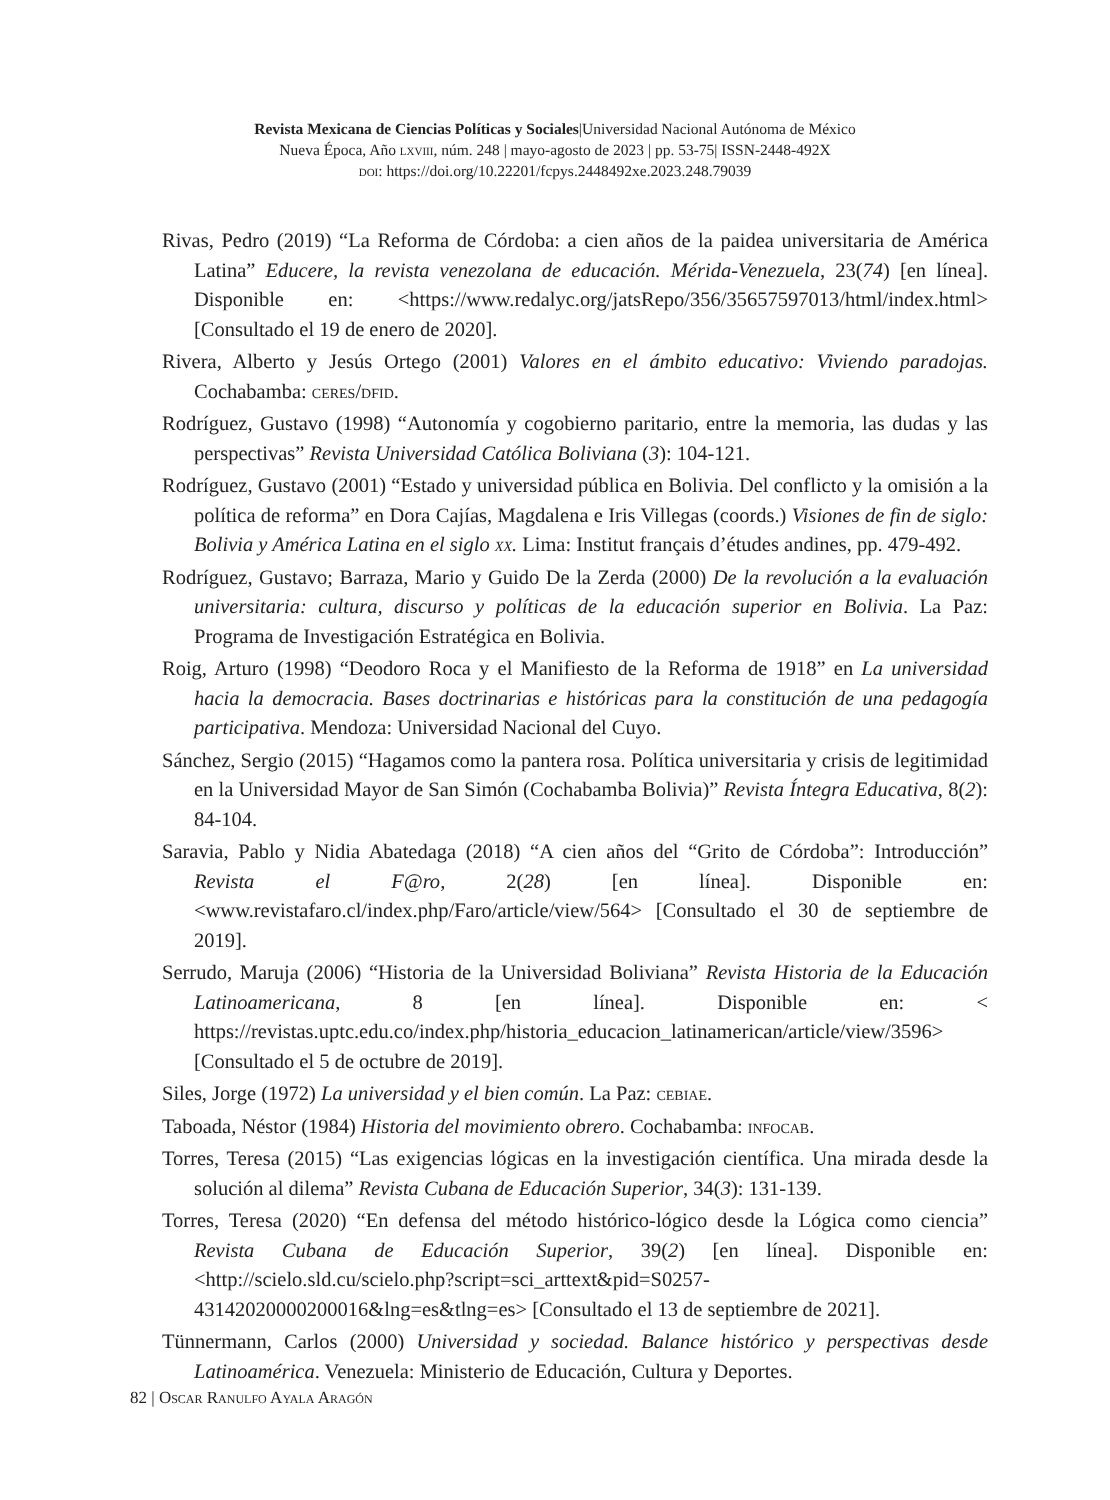Revista Mexicana de Ciencias Políticas y Sociales|Universidad Nacional Autónoma de México
Nueva Época, Año lxviii, núm. 248 | mayo-agosto de 2023 | pp. 53-75| ISSN-2448-492X
doi: https://doi.org/10.22201/fcpys.2448492xe.2023.248.79039
Rivas, Pedro (2019) “La Reforma de Córdoba: a cien años de la paidea universitaria de América Latina” Educere, la revista venezolana de educación. Mérida-Venezuela, 23(74) [en línea]. Disponible en: <https://www.redalyc.org/jatsRepo/356/35657597013/html/index.html> [Consultado el 19 de enero de 2020].
Rivera, Alberto y Jesús Ortego (2001) Valores en el ámbito educativo: Viviendo paradojas. Cochabamba: ceres/dfid.
Rodríguez, Gustavo (1998) “Autonomía y cogobierno paritario, entre la memoria, las dudas y las perspectivas” Revista Universidad Católica Boliviana (3): 104-121.
Rodríguez, Gustavo (2001) “Estado y universidad pública en Bolivia. Del conflicto y la omisión a la política de reforma” en Dora Cajías, Magdalena e Iris Villegas (coords.) Visiones de fin de siglo: Bolivia y América Latina en el siglo xx. Lima: Institut français d’études andines, pp. 479-492.
Rodríguez, Gustavo; Barraza, Mario y Guido De la Zerda (2000) De la revolución a la evaluación universitaria: cultura, discurso y políticas de la educación superior en Bolivia. La Paz: Programa de Investigación Estratégica en Bolivia.
Roig, Arturo (1998) “Deodoro Roca y el Manifiesto de la Reforma de 1918” en La universidad hacia la democracia. Bases doctrinarias e históricas para la constitución de una pedagogía participativa. Mendoza: Universidad Nacional del Cuyo.
Sánchez, Sergio (2015) “Hagamos como la pantera rosa. Política universitaria y crisis de legitimidad en la Universidad Mayor de San Simón (Cochabamba Bolivia)” Revista Íntegra Educativa, 8(2): 84-104.
Saravia, Pablo y Nidia Abatedaga (2018) “A cien años del “Grito de Córdoba”: Introducción” Revista el F@ro, 2(28) [en línea]. Disponible en: <www.revistafaro.cl/index.php/Faro/article/view/564> [Consultado el 30 de septiembre de 2019].
Serrudo, Maruja (2006) “Historia de la Universidad Boliviana” Revista Historia de la Educación Latinoamericana, 8 [en línea]. Disponible en: < https://revistas.uptc.edu.co/index.php/historia_educacion_latinamerican/article/view/3596> [Consultado el 5 de octubre de 2019].
Siles, Jorge (1972) La universidad y el bien común. La Paz: cebiae.
Taboada, Néstor (1984) Historia del movimiento obrero. Cochabamba: infocab.
Torres, Teresa (2015) “Las exigencias lógicas en la investigación científica. Una mirada desde la solución al dilema” Revista Cubana de Educación Superior, 34(3): 131-139.
Torres, Teresa (2020) “En defensa del método histórico-lógico desde la Lógica como ciencia” Revista Cubana de Educación Superior, 39(2) [en línea]. Disponible en: <http://scielo.sld.cu/scielo.php?script=sci_arttext&pid=S0257-43142020000200016&lng=es&tlng=es> [Consultado el 13 de septiembre de 2021].
Tünnermann, Carlos (2000) Universidad y sociedad. Balance histórico y perspectivas desde Latinoamérica. Venezuela: Ministerio de Educación, Cultura y Deportes.
82 | Oscar Ranulfo Ayala Aragón